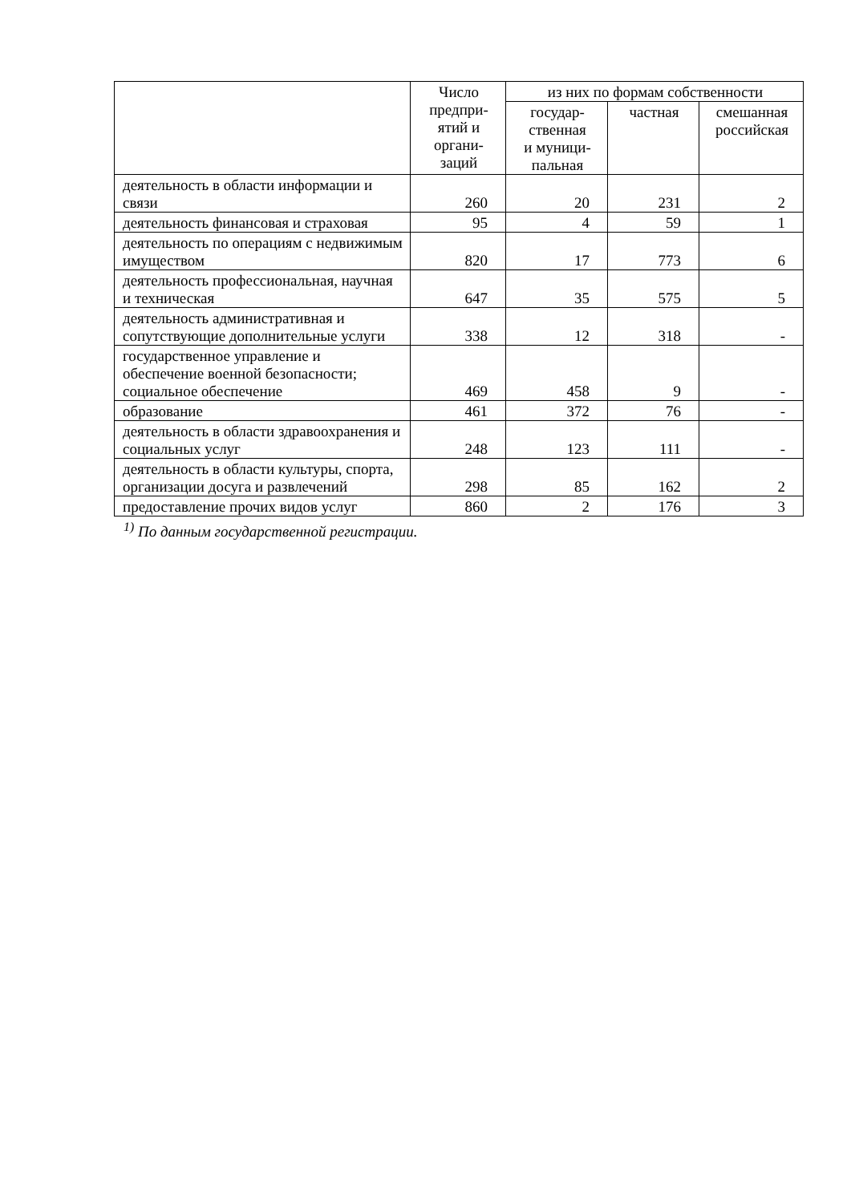| | Число предпри- ятий и органи- заций | из них по формам собственности | | |
| --- | --- | --- | --- | --- |
| | | государ- ственная и муници- пальная | частная | смешанная российская |
| деятельность в области информации и связи | 260 | 20 | 231 | 2 |
| деятельность финансовая и страховая | 95 | 4 | 59 | 1 |
| деятельность по операциям с недвижимым имуществом | 820 | 17 | 773 | 6 |
| деятельность профессиональная, научная и техническая | 647 | 35 | 575 | 5 |
| деятельность административная и сопутствующие дополнительные услуги | 338 | 12 | 318 | - |
| государственное управление и обеспечение военной безопасности; социальное обеспечение | 469 | 458 | 9 | - |
| образование | 461 | 372 | 76 | - |
| деятельность в области здравоохранения и социальных услуг | 248 | 123 | 111 | - |
| деятельность в области культуры, спорта, организации досуга и развлечений | 298 | 85 | 162 | 2 |
| предоставление прочих видов услуг | 860 | 2 | 176 | 3 |
<sup>1)</sup> По данным государственной регистрации.